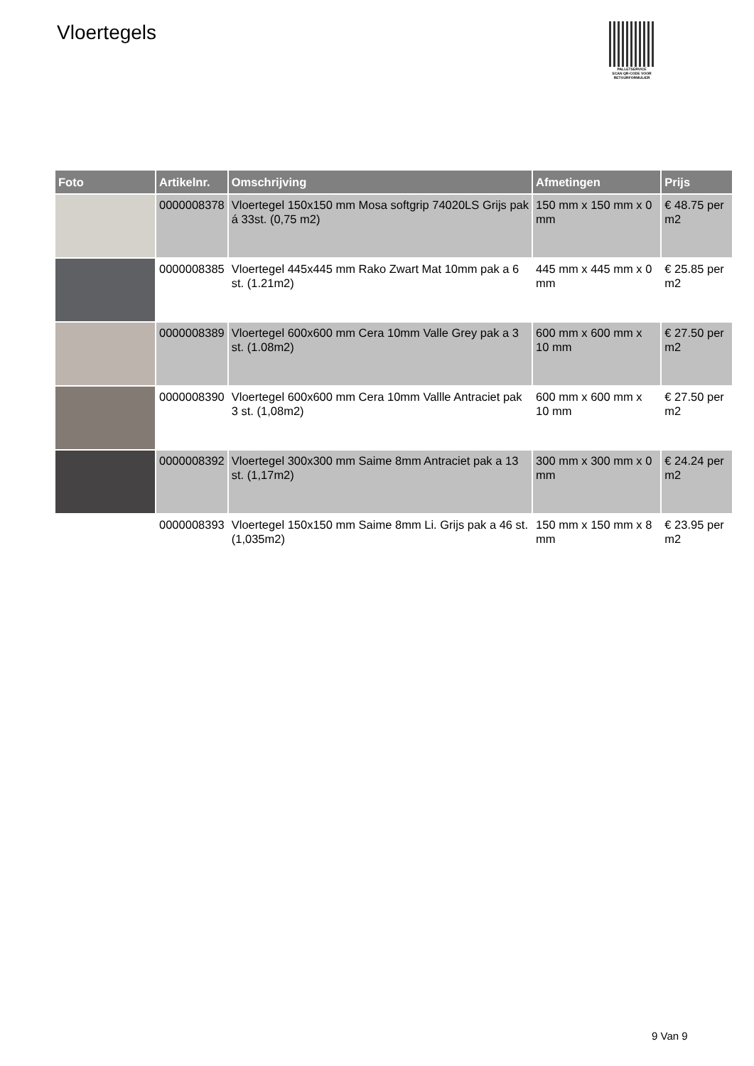Vloertegels
PALLETSERVICE
SCAN QR-CODE VOOR RETOURFORMULIER
| Foto | Artikelnr. | Omschrijving | Afmetingen | Prijs |
| --- | --- | --- | --- | --- |
| | 0000008378 | Vloertegel 150x150 mm Mosa softgrip 74020LS Grijs pak á 33st. (0,75 m2) | 150 mm x 150 mm x 0 mm | € 48.75 per m2 |
| | 0000008385 | Vloertegel 445x445 mm Rako Zwart Mat 10mm pak a 6 st. (1.21m2) | 445 mm x 445 mm x 0 mm | € 25.85 per m2 |
| | 0000008389 | Vloertegel 600x600 mm Cera 10mm Valle Grey pak a 3 st. (1.08m2) | 600 mm x 600 mm x 10 mm | € 27.50 per m2 |
| | 0000008390 | Vloertegel 600x600 mm Cera 10mm Vallle Antraciet pak 3 st. (1,08m2) | 600 mm x 600 mm x 10 mm | € 27.50 per m2 |
| | 0000008392 | Vloertegel 300x300 mm Saime 8mm Antraciet pak a 13 st. (1,17m2) | 300 mm x 300 mm x 0 mm | € 24.24 per m2 |
| | 0000008393 | Vloertegel 150x150 mm Saime 8mm Li. Grijs pak a 46 st. (1,035m2) | 150 mm x 150 mm x 8 mm | € 23.95 per m2 |
9 Van 9